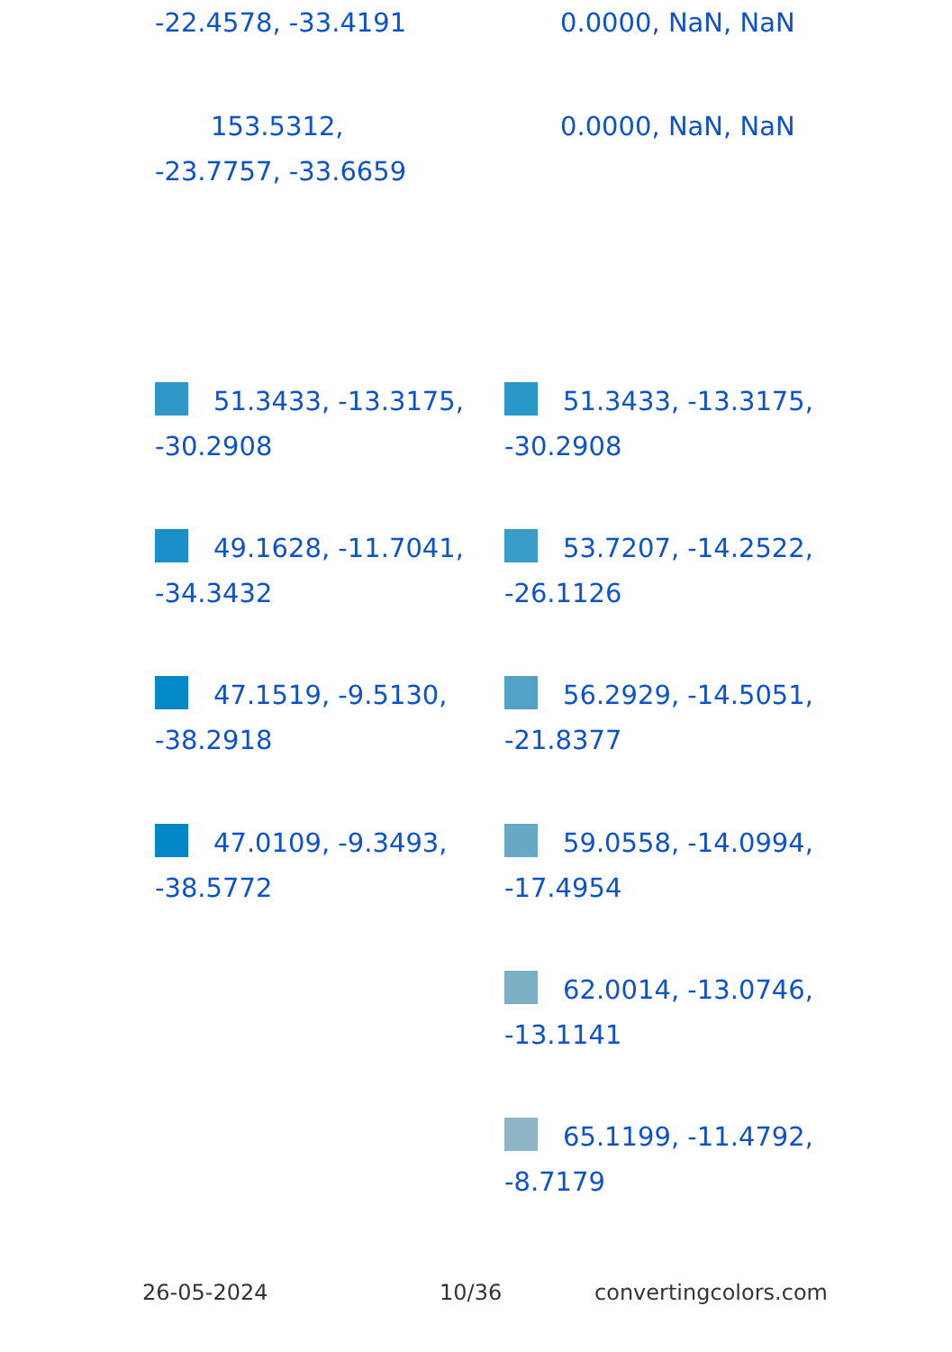-22.4578, -33.4191
153.5312,
-23.7757, -33.6659
51.3433, -13.3175,
-30.2908
49.1628, -11.7041,
-34.3432
47.1519, -9.5130,
-38.2918
47.0109, -9.3493,
-38.5772
0.0000, NaN, NaN
0.0000, NaN, NaN
51.3433, -13.3175,
-30.2908
53.7207, -14.2522,
-26.1126
56.2929, -14.5051,
-21.8377
59.0558, -14.0994,
-17.4954
62.0014, -13.0746,
-13.1141
65.1199, -11.4792,
-8.7179
26-05-2024 10/36 convertingcolors.com